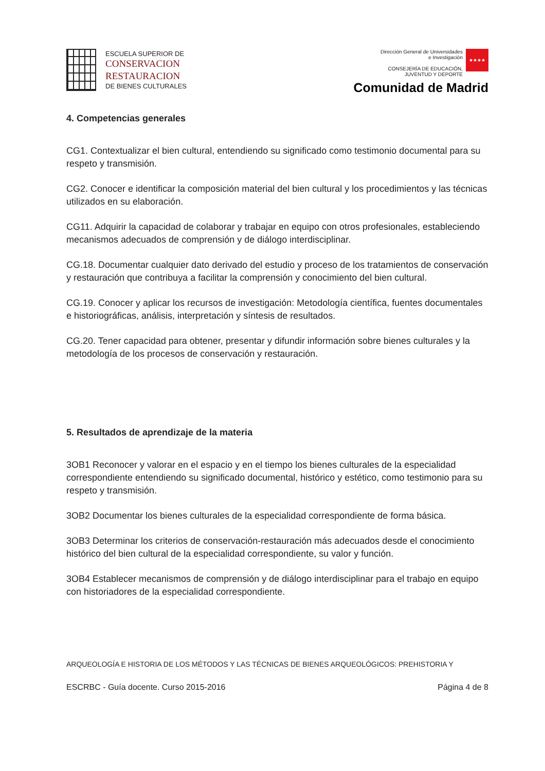ESCUELA SUPERIOR DE
CONSERVACION
RESTAURACION
DE BIENES CULTURALES
Dirección General de Universidades
e Investigación
CONSEJERÍA DE EDUCACIÓN,
JUVENTUD Y DEPORTE
★★★★
Comunidad de Madrid
4. Competencias generales
CG1. Contextualizar el bien cultural, entendiendo su significado como testimonio documental para su respeto y transmisión.
CG2. Conocer e identificar la composición material del bien cultural y los procedimientos y las técnicas utilizados en su elaboración.
CG11. Adquirir la capacidad de colaborar y trabajar en equipo con otros profesionales, estableciendo mecanismos adecuados de comprensión y de diálogo interdisciplinar.
CG.18. Documentar cualquier dato derivado del estudio y proceso de los tratamientos de conservación y restauración que contribuya a facilitar la comprensión y conocimiento del bien cultural.
CG.19. Conocer y aplicar los recursos de investigación: Metodología científica, fuentes documentales e historiográficas, análisis, interpretación y síntesis de resultados.
CG.20. Tener capacidad para obtener, presentar y difundir información sobre bienes culturales y la metodología de los procesos de conservación y restauración.
5. Resultados de aprendizaje de la materia
3OB1 Reconocer y valorar en el espacio y en el tiempo los bienes culturales de la especialidad correspondiente entendiendo su significado documental, histórico y estético, como testimonio para su respeto y transmisión.
3OB2 Documentar los bienes culturales de la especialidad correspondiente de forma básica.
3OB3 Determinar los criterios de conservación-restauración más adecuados desde el conocimiento histórico del bien cultural de la especialidad correspondiente, su valor y función.
3OB4 Establecer mecanismos de comprensión y de diálogo interdisciplinar para el trabajo en equipo con historiadores de la especialidad correspondiente.
ARQUEOLOGÍA E HISTORIA DE LOS MÉTODOS Y LAS TÉCNICAS DE BIENES ARQUEOLÓGICOS: PREHISTORIA Y
ESCRBC - Guía docente. Curso 2015-2016 Página 4 de 8